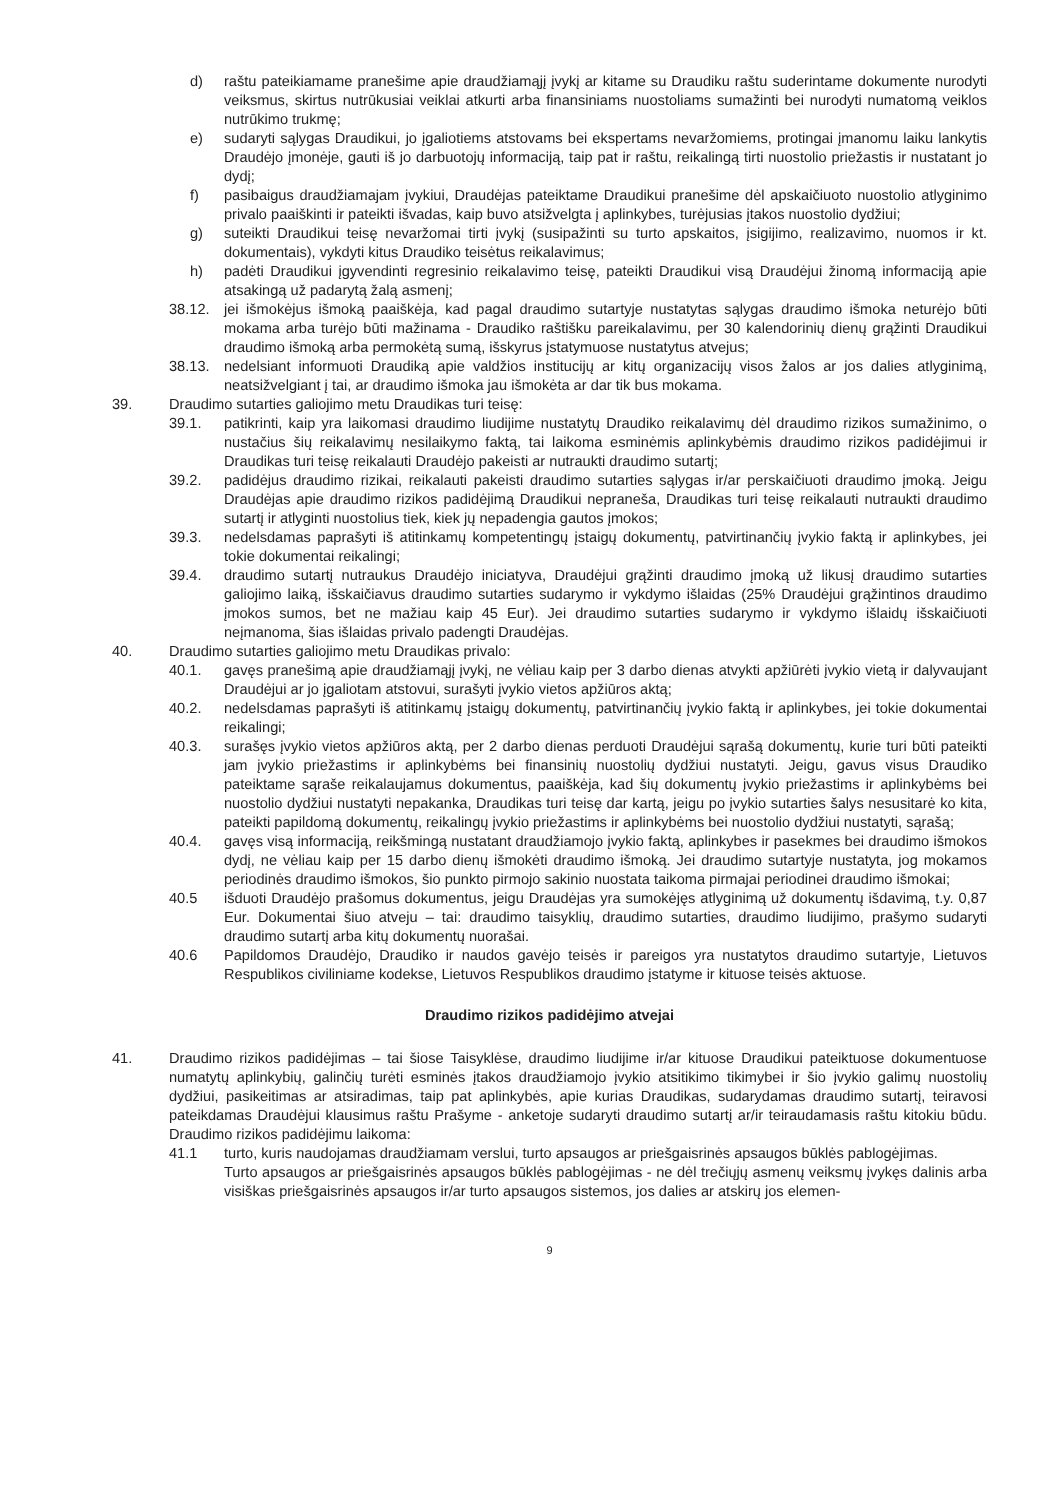d) raštu pateikiamame pranešime apie draudžiamąjį įvykį ar kitame su Draudiku raštu suderintame dokumente nurodyti veiksmus, skirtus nutrūkusiai veiklai atkurti arba finansiniams nuostoliams sumažinti bei nurodyti numatomą veiklos nutrūkimo trukmę;
e) sudaryti sąlygas Draudikui, jo įgaliotiems atstovams bei ekspertams nevaržomiems, protingai įmanomu laiku lankytis Draudėjo įmonėje, gauti iš jo darbuotojų informaciją, taip pat ir raštu, reikalingą tirti nuostolio priežastis ir nustatant jo dydį;
f) pasibaigus draudžiamajam įvykiui, Draudėjas pateiktame Draudikui pranešime dėl apskaičiuoto nuostolio atlyginimo privalo paaiškinti ir pateikti išvadas, kaip buvo atsižvelgta į aplinkybes, turėjusias įtakos nuostolio dydžiui;
g) suteikti Draudikui teisę nevaržomai tirti įvykį (susipažinti su turto apskaitos, įsigijimo, realizavimo, nuomos ir kt. dokumentais), vykdyti kitus Draudiko teisėtus reikalavimus;
h) padėti Draudikui įgyvendinti regresinio reikalavimo teisę, pateikti Draudikui visą Draudėjui žinomą informaciją apie atsakingą už padarytą žalą asmenį;
38.12. jei išmokėjus išmoką paaiškėja, kad pagal draudimo sutartyje nustatytas sąlygas draudimo išmoka neturėjo būti mokama arba turėjo būti mažinama - Draudiko raštišku pareikalavimu, per 30 kalendorinių dienų grąžinti Draudikui draudimo išmoką arba permokėtą sumą, išskyrus įstatymuose nustatytus atvejus;
38.13. nedelsiant informuoti Draudiką apie valdžios institucijų ar kitų organizacijų visos žalos ar jos dalies atlyginimą, neatsižvelgiant į tai, ar draudimo išmoka jau išmokėta ar dar tik bus mokama.
39. Draudimo sutarties galiojimo metu Draudikas turi teisę:
39.1. patikrinti, kaip yra laikomasi draudimo liudijime nustatytų Draudiko reikalavimų dėl draudimo rizikos sumažinimo, o nustačius šių reikalavimų nesilaikymo faktą, tai laikoma esminėmis aplinkybėmis draudimo rizikos padidėjimui ir Draudikas turi teisę reikalauti Draudėjo pakeisti ar nutraukti draudimo sutartį;
39.2. padidėjus draudimo rizikai, reikalauti pakeisti draudimo sutarties sąlygas ir/ar perskaičiuoti draudimo įmoką. Jeigu Draudėjas apie draudimo rizikos padidėjimą Draudikui nepraneša, Draudikas turi teisę reikalauti nutraukti draudimo sutartį ir atlyginti nuostolius tiek, kiek jų nepadengia gautos įmokos;
39.3. nedelsdamas paprašyti iš atitinkamų kompetentingų įstaigų dokumentų, patvirtinančių įvykio faktą ir aplinkybes, jei tokie dokumentai reikalingi;
39.4. draudimo sutartį nutraukus Draudėjo iniciatyva, Draudėjui grąžinti draudimo įmoką už likusį draudimo sutarties galiojimo laiką, išskaičiavus draudimo sutarties sudarymo ir vykdymo išlaidas (25% Draudėjui grąžintinos draudimo įmokos sumos, bet ne mažiau kaip 45 Eur). Jei draudimo sutarties sudarymo ir vykdymo išlaidų išskaičiuoti neįmanoma, šias išlaidas privalo padengti Draudėjas.
40. Draudimo sutarties galiojimo metu Draudikas privalo:
40.1. gavęs pranešimą apie draudžiamąjį įvykį, ne vėliau kaip per 3 darbo dienas atvykti apžiūrėti įvykio vietą ir dalyvaujant Draudėjui ar jo įgaliotam atstovui, surašyti įvykio vietos apžiūros aktą;
40.2. nedelsdamas paprašyti iš atitinkamų įstaigų dokumentų, patvirtinančių įvykio faktą ir aplinkybes, jei tokie dokumentai reikalingi;
40.3. surašęs įvykio vietos apžiūros aktą, per 2 darbo dienas perduoti Draudėjui sąrašą dokumentų, kurie turi būti pateikti jam įvykio priežastims ir aplinkybėms bei finansinių nuostolių dydžiui nustatyti. Jeigu, gavus visus Draudiko pateiktame sąraše reikalaujamus dokumentus, paaiškėja, kad šių dokumentų įvykio priežastims ir aplinkybėms bei nuostolio dydžiui nustatyti nepakanka, Draudikas turi teisę dar kartą, jeigu po įvykio sutarties šalys nesusitarė ko kita, pateikti papildomą dokumentų, reikalingų įvykio priežastims ir aplinkybėms bei nuostolio dydžiui nustatyti, sąrašą;
40.4. gavęs visą informaciją, reikšmingą nustatant draudžiamojo įvykio faktą, aplinkybes ir pasekmes bei draudimo išmokos dydį, ne vėliau kaip per 15 darbo dienų išmokėti draudimo išmoką. Jei draudimo sutartyje nustatyta, jog mokamos periodinės draudimo išmokos, šio punkto pirmojo sakinio nuostata taikoma pirmajai periodinei draudimo išmokai;
40.5 išduoti Draudėjo prašomus dokumentus, jeigu Draudėjas yra sumokėjęs atlyginimą už dokumentų išdavimą, t.y. 0,87 Eur. Dokumentai šiuo atveju – tai: draudimo taisyklių, draudimo sutarties, draudimo liudijimo, prašymo sudaryti draudimo sutartį arba kitų dokumentų nuorašai.
40.6 Papildomos Draudėjo, Draudiko ir naudos gavėjo teisės ir pareigos yra nustatytos draudimo sutartyje, Lietuvos Respublikos civiliniame kodekse, Lietuvos Respublikos draudimo įstatyme ir kituose teisės aktuose.
Draudimo rizikos padidėjimo atvejai
41. Draudimo rizikos padidėjimas – tai šiose Taisyklėse, draudimo liudijime ir/ar kituose Draudikui pateiktuose dokumentuose numatytų aplinkybių, galinčių turėti esminės įtakos draudžiamojo įvykio atsitikimo tikimybei ir šio įvykio galimų nuostolių dydžiui, pasikeitimas ar atsiradimas, taip pat aplinkybės, apie kurias Draudikas, sudarydamas draudimo sutartį, teiravosi pateikdamas Draudėjui klausimus raštu Prašyme - anketoje sudaryti draudimo sutartį ar/ir teiraudamasis raštu kitokiu būdu. Draudimo rizikos padidėjimu laikoma:
41.1 turto, kuris naudojamas draudžiamam verslui, turto apsaugos ar priešgaisrinės apsaugos būklės pablogėjimas.
Turto apsaugos ar priešgaisrinės apsaugos būklės pablogėjimas - ne dėl trečiųjų asmenų veiksmų įvykęs dalinis arba visiškas priešgaisrinės apsaugos ir/ar turto apsaugos sistemos, jos dalies ar atskirų jos elemen-
9